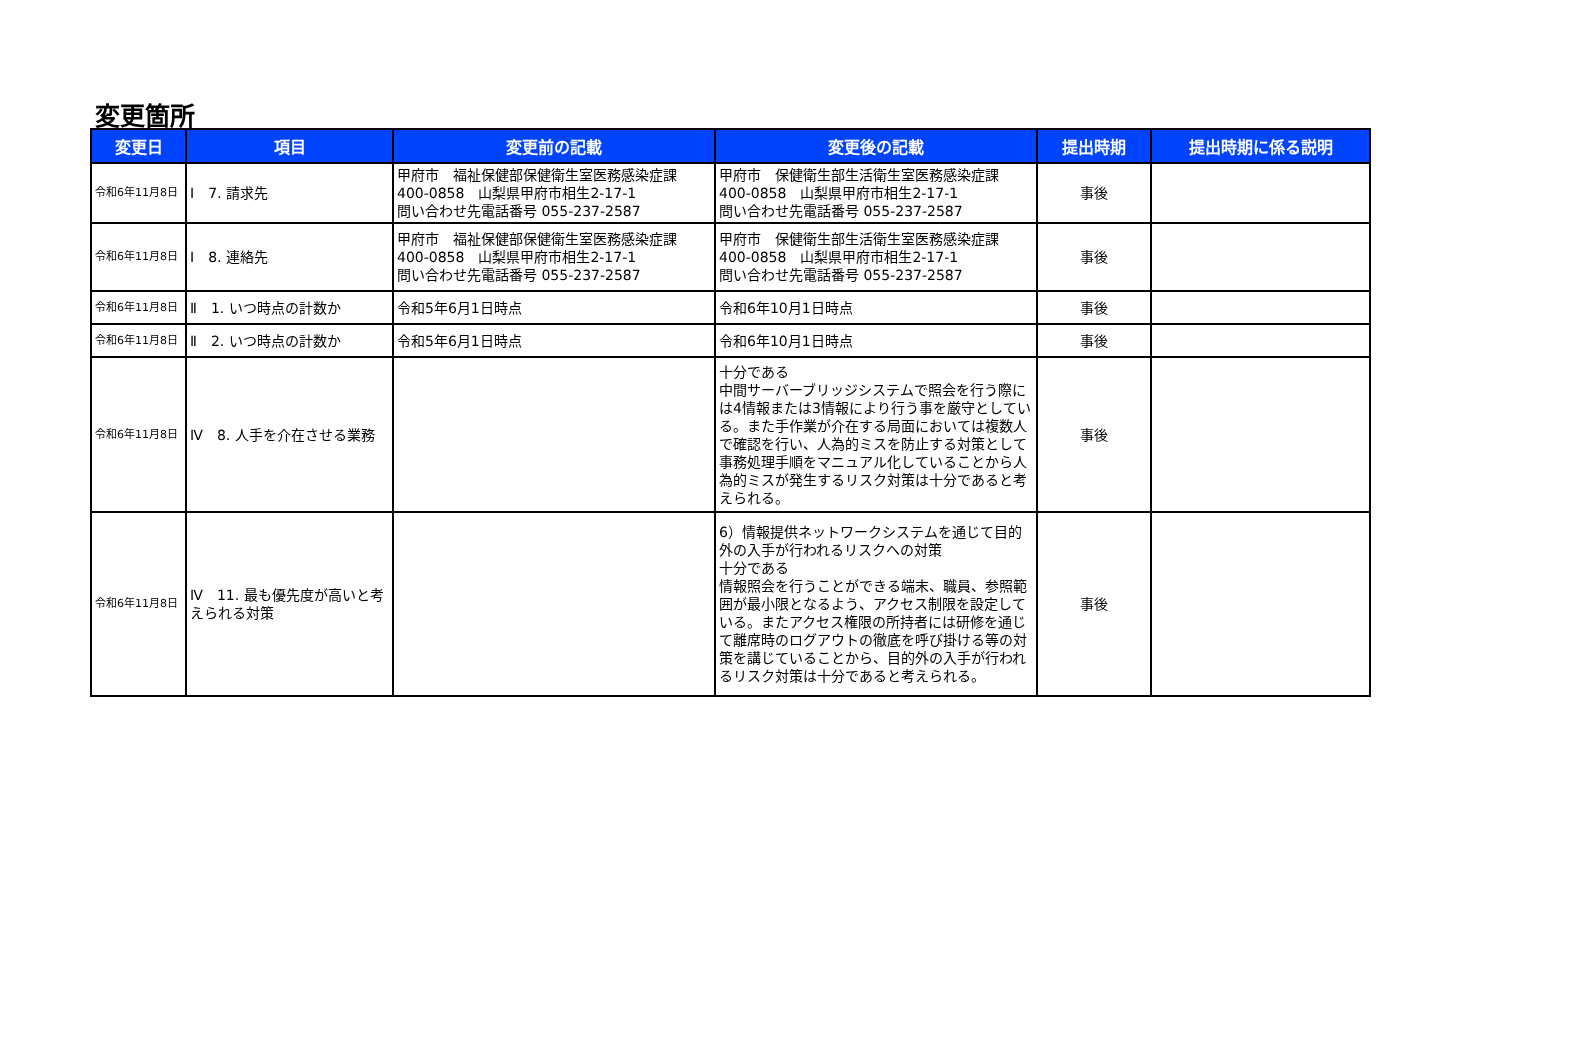変更箇所
| 変更日 | 項目 | 変更前の記載 | 変更後の記載 | 提出時期 | 提出時期に係る説明 |
| --- | --- | --- | --- | --- | --- |
| 令和6年11月8日 | Ⅰ 7. 請求先 | 甲府市 福祉保健部保健衛生室医務感染症課 400-0858 山梨県甲府市相生2-17-1 問い合わせ先電話番号 055-237-2587 | 甲府市 保健衛生部生活衛生室医務感染症課 400-0858 山梨県甲府市相生2-17-1 問い合わせ先電話番号 055-237-2587 | 事後 | |
| 令和6年11月8日 | Ⅰ 8. 連絡先 | 甲府市 福祉保健部保健衛生室医務感染症課 400-0858 山梨県甲府市相生2-17-1 問い合わせ先電話番号 055-237-2587 | 甲府市 保健衛生部生活衛生室医務感染症課 400-0858 山梨県甲府市相生2-17-1 問い合わせ先電話番号 055-237-2587 | 事後 | |
| 令和6年11月8日 | Ⅱ 1. いつ時点の計数か | 令和5年6月1日時点 | 令和6年10月1日時点 | 事後 | |
| 令和6年11月8日 | Ⅱ 2. いつ時点の計数か | 令和5年6月1日時点 | 令和6年10月1日時点 | 事後 | |
| 令和6年11月8日 | Ⅳ 8. 人手を介在させる業務 | | 十分である 中間サーバーブリッジシステムで照会を行う際には4情報または3情報により行う事を厳守としている。また手作業が介在する局面においては複数人で確認を行い、人為的ミスを防止する対策として事務処理手順をマニュアル化していることから人為的ミスが発生するリスク対策は十分であると考えられる。 | 事後 | |
| 令和6年11月8日 | Ⅳ 11. 最も優先度が高いと考えられる対策 | | 6）情報提供ネットワークシステムを通じて目的外の入手が行われるリスクへの対策 十分である 情報照会を行うことができる端末、職員、参照範囲が最小限となるよう、アクセス制限を設定している。またアクセス権限の所持者には研修を通じて離席時のログアウトの徹底を呼び掛ける等の対策を講じていることから、目的外の入手が行われるリスク対策は十分であると考えられる。 | 事後 | |